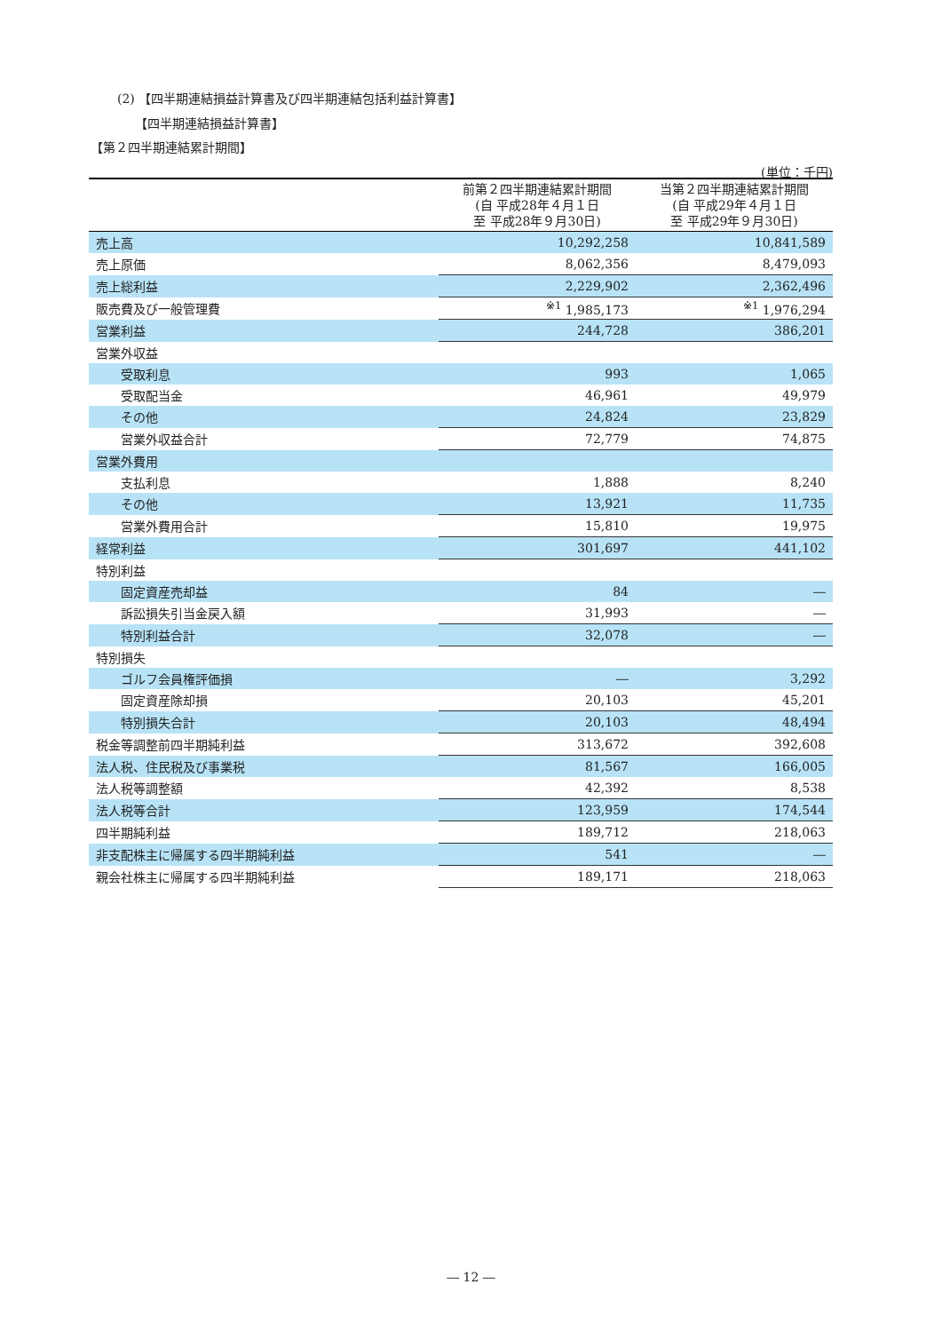(2) 【四半期連結損益計算書及び四半期連結包括利益計算書】
【四半期連結損益計算書】
【第２四半期連結累計期間】
(単位：千円)
| | 前第２四半期連結累計期間 (自 平成28年４月１日 至 平成28年９月30日) | 当第２四半期連結累計期間 (自 平成29年４月１日 至 平成29年９月30日) |
| --- | --- | --- |
| 売上高 | 10,292,258 | 10,841,589 |
| 売上原価 | 8,062,356 | 8,479,093 |
| 売上総利益 | 2,229,902 | 2,362,496 |
| 販売費及び一般管理費 | <sup>※1</sup> 1,985,173 | <sup>※1</sup> 1,976,294 |
| 営業利益 | 244,728 | 386,201 |
| 営業外収益 | | |
| 受取利息 | 993 | 1,065 |
| 受取配当金 | 46,961 | 49,979 |
| その他 | 24,824 | 23,829 |
| 営業外収益合計 | 72,779 | 74,875 |
| 営業外費用 | | |
| 支払利息 | 1,888 | 8,240 |
| その他 | 13,921 | 11,735 |
| 営業外費用合計 | 15,810 | 19,975 |
| 経常利益 | 301,697 | 441,102 |
| 特別利益 | | |
| 固定資産売却益 | 84 | ― |
| 訴訟損失引当金戻入額 | 31,993 | ― |
| 特別利益合計 | 32,078 | ― |
| 特別損失 | | |
| ゴルフ会員権評価損 | ― | 3,292 |
| 固定資産除却損 | 20,103 | 45,201 |
| 特別損失合計 | 20,103 | 48,494 |
| 税金等調整前四半期純利益 | 313,672 | 392,608 |
| 法人税、住民税及び事業税 | 81,567 | 166,005 |
| 法人税等調整額 | 42,392 | 8,538 |
| 法人税等合計 | 123,959 | 174,544 |
| 四半期純利益 | 189,712 | 218,063 |
| 非支配株主に帰属する四半期純利益 | 541 | ― |
| 親会社株主に帰属する四半期純利益 | 189,171 | 218,063 |
― 12 ―